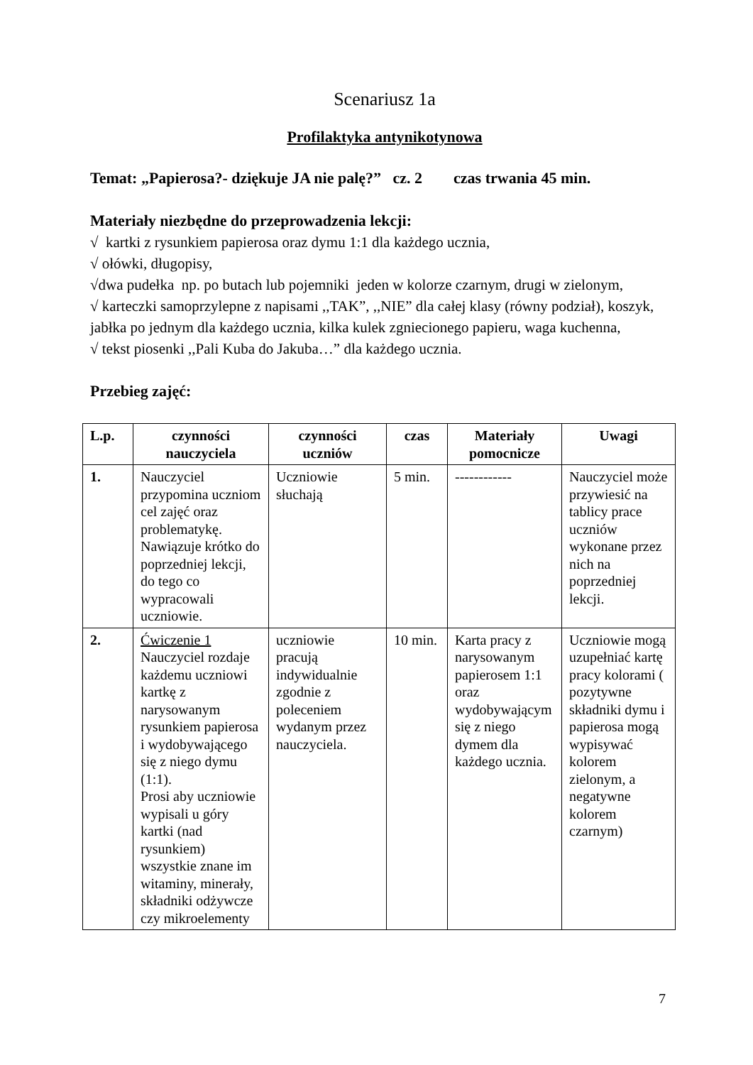Scenariusz 1a
Profilaktyka antynikotynowa
Temat: „Papierosa?- dziękuje JA nie palę?” cz. 2 czas trwania 45 min.
Materiały niezbędne do przeprowadzenia lekcji:
√ kartki z rysunkiem papierosa oraz dymu 1:1 dla każdego ucznia,
√ ołówki, długopisy,
√dwa pudełka np. po butach lub pojemniki jeden w kolorze czarnym, drugi w zielonym,
√ karteczki samoprzylepne z napisami ,,TAK”, ,,NIE” dla całej klasy (równy podział), koszyk, jabłka po jednym dla każdego ucznia, kilka kulek zgniecionego papieru, waga kuchenna,
√ tekst piosenki ,,Pali Kuba do Jakuba…” dla każdego ucznia.
Przebieg zajęć:
| L.p. | czynności nauczyciela | czynności uczniów | czas | Materiały pomocnicze | Uwagi |
| --- | --- | --- | --- | --- | --- |
| 1. | Nauczyciel przypomina uczniom cel zajęć oraz problematykę. Nawiązuje krótko do poprzedniej lekcji, do tego co wypracowali uczniowie. | Uczniowie słuchają | 5 min. | ------------ | Nauczyciel może przywiesić na tablicy prace uczniów wykonane przez nich na poprzedniej lekcji. |
| 2. | Ćwiczenie 1 Nauczyciel rozdaje każdemu uczniowi kartkę z narysowanym rysunkiem papierosa i wydobywającego się z niego dymu (1:1). Prosi aby uczniowie wypisali u góry kartki (nad rysunkiem) wszystkie znane im witaminy, minerały, składniki odżywcze czy mikroelementy | uczniowie pracują indywidualnie zgodnie z poleceniem wydanym przez nauczyciela. | 10 min. | Karta pracy z narysowanym papierosem 1:1 oraz wydobywającym się z niego dymem dla każdego ucznia. | Uczniowie mogą uzupełniać kartę pracy kolorami ( pozytywne składniki dymu i papierosa mogą wypisywać kolorem zielonym, a negatywne kolorem czarnym) |
7